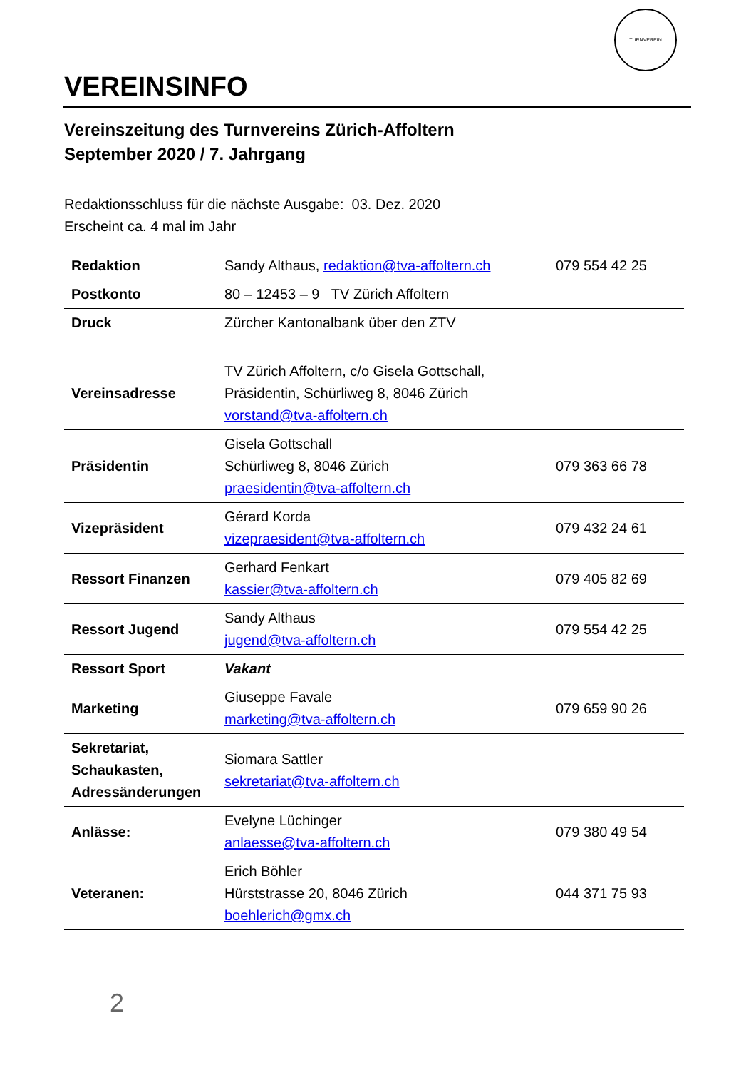TURNVEREIN
VEREINSINFO
Vereinszeitung des Turnvereins Zürich-Affoltern
September 2020 / 7. Jahrgang
Redaktionsschluss für die nächste Ausgabe: 03. Dez. 2020
Erscheint ca. 4 mal im Jahr
| Redaktion | Sandy Althaus, redaktion@tva-affoltern.ch | 079 554 42 25 |
| Postkonto | 80 – 12453 – 9 TV Zürich Affoltern | |
| Druck | Zürcher Kantonalbank über den ZTV | |
| Vereinsadresse | TV Zürich Affoltern, c/o Gisela Gottschall, Präsidentin, Schürliweg 8, 8046 Zürich vorstand@tva-affoltern.ch | |
| Präsidentin | Gisela Gottschall Schürliweg 8, 8046 Zürich praesidentin@tva-affoltern.ch | 079 363 66 78 |
| Vizepräsident | Gérard Korda vizepraesident@tva-affoltern.ch | 079 432 24 61 |
| Ressort Finanzen | Gerhard Fenkart kassier@tva-affoltern.ch | 079 405 82 69 |
| Ressort Jugend | Sandy Althaus jugend@tva-affoltern.ch | 079 554 42 25 |
| Ressort Sport | Vakant | |
| Marketing | Giuseppe Favale marketing@tva-affoltern.ch | 079 659 90 26 |
| Sekretariat, Schaukasten, Adressänderungen | Siomara Sattler sekretariat@tva-affoltern.ch | |
| Anlässe: | Evelyne Lüchinger anlaesse@tva-affoltern.ch | 079 380 49 54 |
| Veteranen: | Erich Böhler Hürststrasse 20, 8046 Zürich boehlerich@gmx.ch | 044 371 75 93 |
2